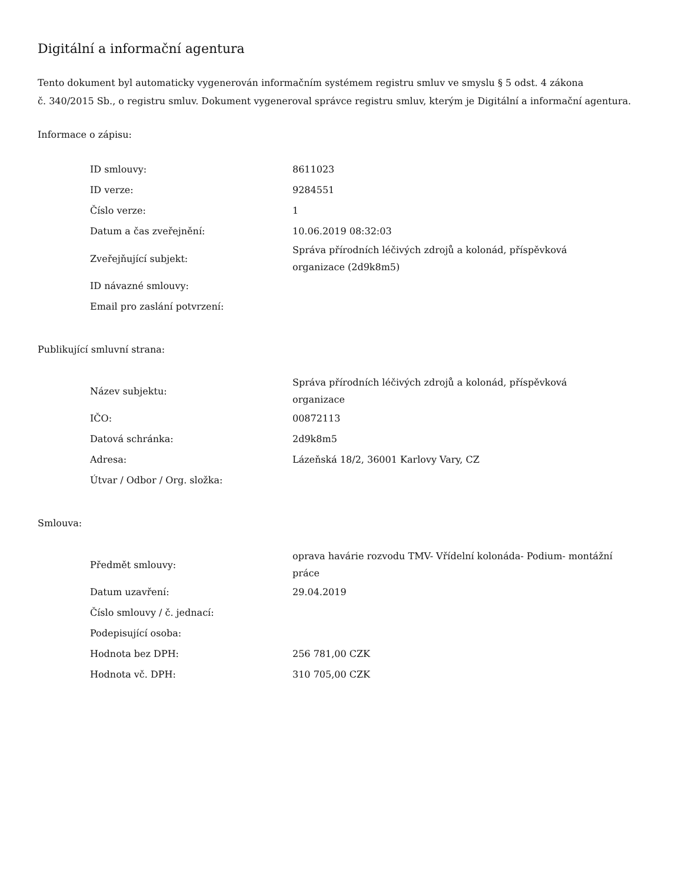Digitální a informační agentura
Tento dokument byl automaticky vygenerován informačním systémem registru smluv ve smyslu § 5 odst. 4 zákona
č. 340/2015 Sb., o registru smluv. Dokument vygeneroval správce registru smluv, kterým je Digitální a informační agentura.
Informace o zápisu:
| ID smlouvy: | 8611023 |
| ID verze: | 9284551 |
| Číslo verze: | 1 |
| Datum a čas zveřejnění: | 10.06.2019 08:32:03 |
| Zveřejňující subjekt: | Správa přírodních léčivých zdrojů a kolonád, příspěvková organizace (2d9k8m5) |
| ID návazné smlouvy: | |
| Email pro zaslání potvrzení: | |
Publikující smluvní strana:
| Název subjektu: | Správa přírodních léčivých zdrojů a kolonád, příspěvková organizace |
| IČO: | 00872113 |
| Datová schránka: | 2d9k8m5 |
| Adresa: | Lázeňská 18/2, 36001 Karlovy Vary, CZ |
| Útvar / Odbor / Org. složka: | |
Smlouva:
| Předmět smlouvy: | oprava havárie rozvodu TMV- Vřídelní kolonáda- Podium- montážní práce |
| Datum uzavření: | 29.04.2019 |
| Číslo smlouvy / č. jednací: | |
| Podepisující osoba: | |
| Hodnota bez DPH: | 256 781,00 CZK |
| Hodnota vč. DPH: | 310 705,00 CZK |